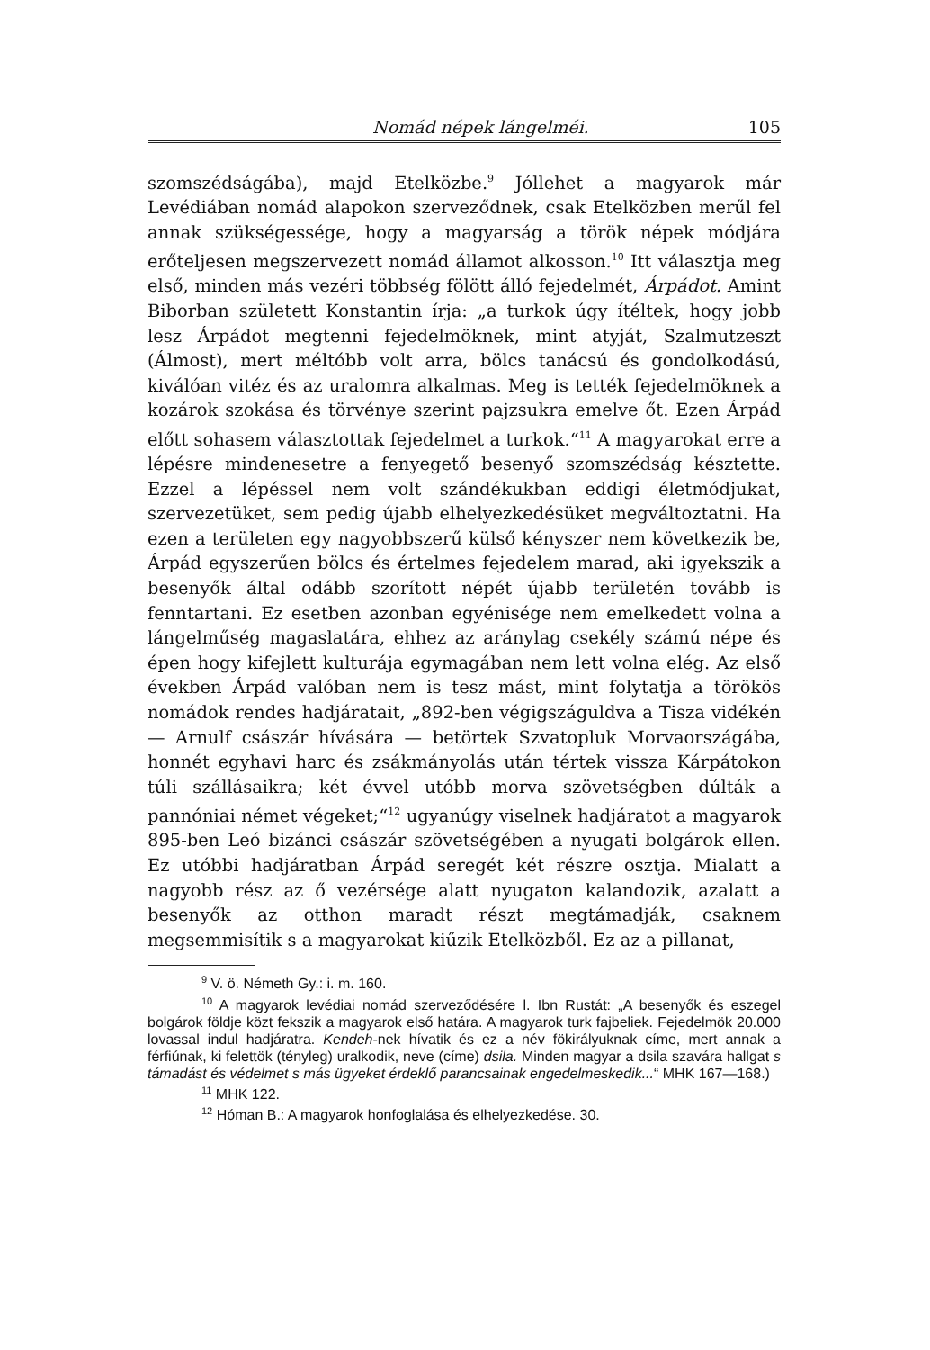Nomád népek lángelméi. 105
szomszédságába), majd Etelközbe.<sup>9</sup> Jóllehet a magyarok már Levédiában nomád alapokon szerveződnek, csak Etelközben merűl fel annak szükségessége, hogy a magyarság a török népek módjára erőteljesen megszervezett nomád államot alkosson.<sup>10</sup> Itt választja meg első, minden más vezéri többség fölött álló fejedelmét, Árpádot. Amint Biborban született Konstantin írja: „a turkok úgy ítéltek, hogy jobb lesz Árpádot megtenni fejedelmöknek, mint atyját, Szalmutzeszt (Álmost), mert méltóbb volt arra, bölcs tanácsú és gondolkodású, kiválóan vitéz és az uralomra alkalmas. Meg is tették fejedelmöknek a kozárok szokása és törvénye szerint pajzsukra emelve őt. Ezen Árpád előtt sohasem választottak fejedelmet a turkok.“<sup>11</sup> A magyarokat erre a lépésre mindenesetre a fenyegető besenyő szomszédság késztette. Ezzel a lépéssel nem volt szándékukban eddigi életmódjukat, szervezetüket, sem pedig újabb elhelyezkedésüket megváltoztatni. Ha ezen a területen egy nagyobbszerű külső kényszer nem következik be, Árpád egyszerűen bölcs és értelmes fejedelem marad, aki igyekszik a besenyők által odább szorított népét újabb területén tovább is fenntartani. Ez esetben azonban egyénisége nem emelkedett volna a lángelműség magaslatára, ehhez az aránylag csekély számú népe és épen hogy kifejlett kulturája egymagában nem lett volna elég. Az első években Árpád valóban nem is tesz mást, mint folytatja a törökös nomádok rendes hadjáratait, „892-ben végigszáguldva a Tisza vidékén — Arnulf császár hívására — betörtek Szvatopluk Morvaországába, honnét egyhavi harc és zsákmányolás után tértek vissza Kárpátokon túli szállásaikra; két évvel utóbb morva szövetségben dúlták a pannóniai német végeket;“<sup>12</sup> ugyanúgy viselnek hadjáratot a magyarok 895-ben Leó bizánci császár szövetségében a nyugati bolgárok ellen. Ez utóbbi hadjáratban Árpád seregét két részre osztja. Mialatt a nagyobb rész az ő vezérsége alatt nyugaton kalandozik, azalatt a besenyők az otthon maradt részt megtámadják, csaknem megsemmisítik s a magyarokat kiűzik Etelközből. Ez az a pillanat,
<sup>9</sup> V. ö. Németh Gy.: i. m. 160.
<sup>10</sup> A magyarok levédiai nomád szerveződésére l. Ibn Rustát: „A besenyők és eszegel bolgárok földje közt fekszik a magyarok első határa. A magyarok turk fajbeliek. Fejedelmök 20.000 lovassal indul hadjáratra. Kendeh-nek hívatik és ez a név fökirályuknak címe, mert annak a férfiúnak, ki felettök (tényleg) uralkodik, neve (címe) dsila. Minden magyar a dsila szavára hallgat s támadást és védelmet s más ügyeket érdeklő parancsainak engedelmeskedik...“ MHK 167—168.)
<sup>11</sup> MHK 122.
<sup>12</sup> Hóman B.: A magyarok honfoglalása és elhelyezkedése. 30.